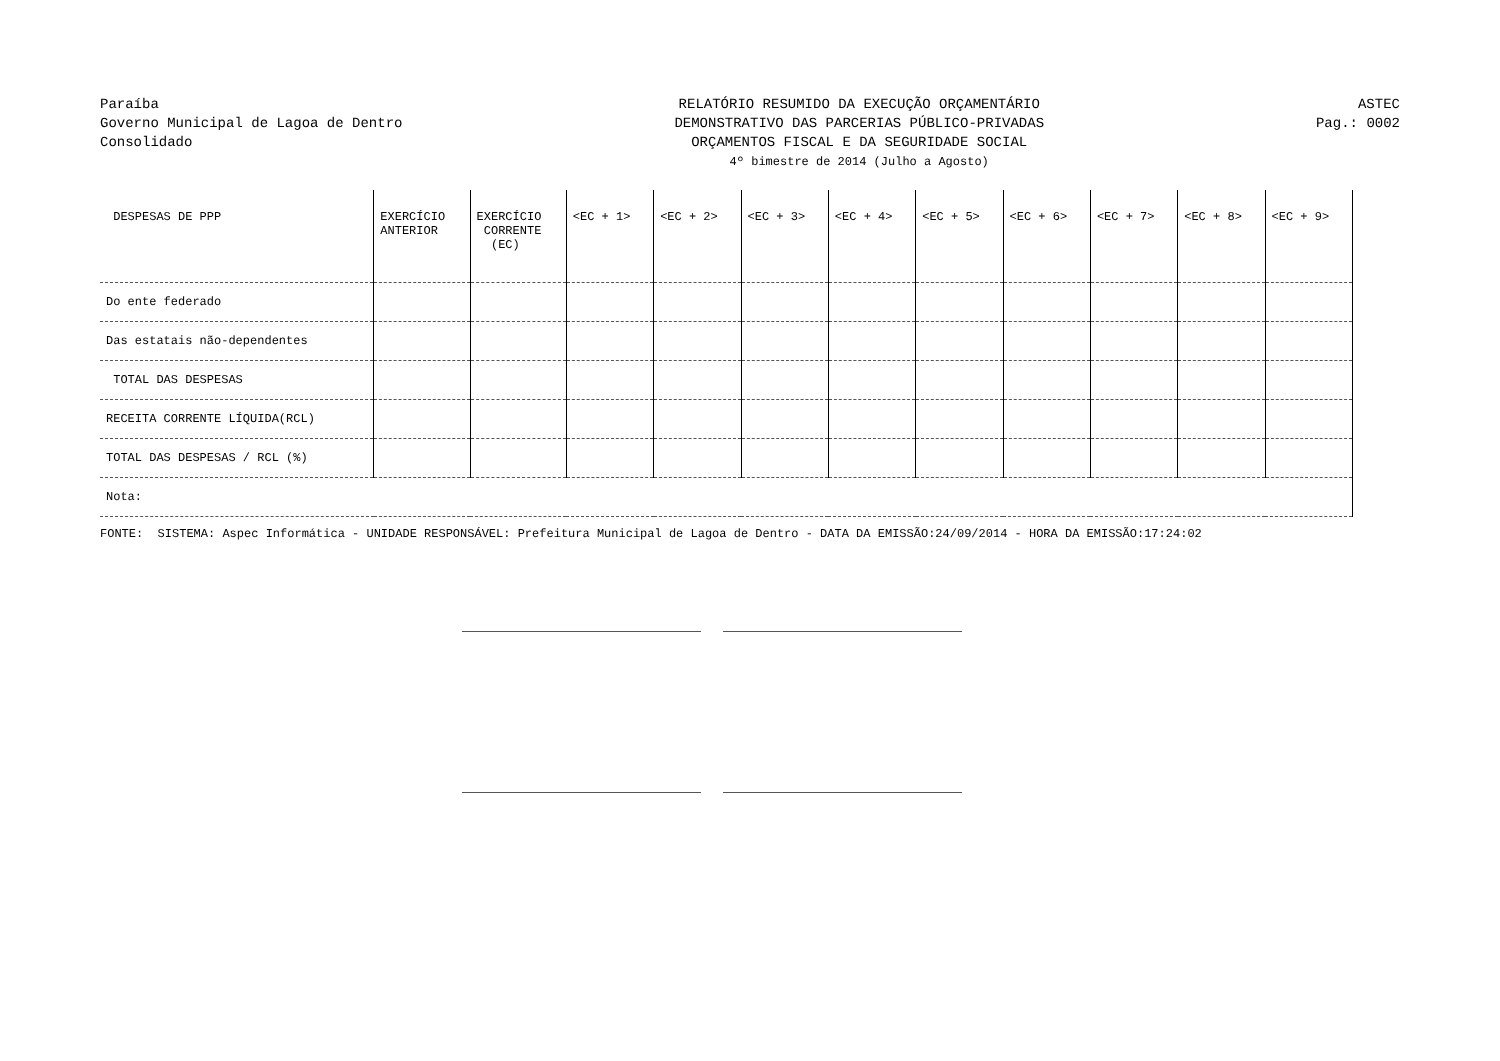Paraíba
Governo Municipal de Lagoa de Dentro
Consolidado
RELATÓRIO RESUMIDO DA EXECUÇÃO ORÇAMENTÁRIO
DEMONSTRATIVO DAS PARCERIAS PÚBLICO-PRIVADAS
ORÇAMENTOS FISCAL E DA SEGURIDADE SOCIAL
4º bimestre de 2014 (Julho a Agosto)
ASTEC
Pag.: 0002
| DESPESAS DE PPP | EXERCÍCIO ANTERIOR | EXERCÍCIO CORRENTE (EC) | <EC + 1> | <EC + 2> | <EC + 3> | <EC + 4> | <EC + 5> | <EC + 6> | <EC + 7> | <EC + 8> | <EC + 9> |
| --- | --- | --- | --- | --- | --- | --- | --- | --- | --- | --- | --- |
| Do ente federado | | | | | | | | | | | |
| Das estatais não-dependentes | | | | | | | | | | | |
| TOTAL DAS DESPESAS | | | | | | | | | | | |
| RECEITA CORRENTE LÍQUIDA(RCL) | | | | | | | | | | | |
| TOTAL DAS DESPESAS / RCL (%) | | | | | | | | | | | |
| Nota: | | | | | | | | | | | |
FONTE: SISTEMA: Aspec Informática - UNIDADE RESPONSÁVEL: Prefeitura Municipal de Lagoa de Dentro - DATA DA EMISSÃO:24/09/2014 - HORA DA EMISSÃO:17:24:02